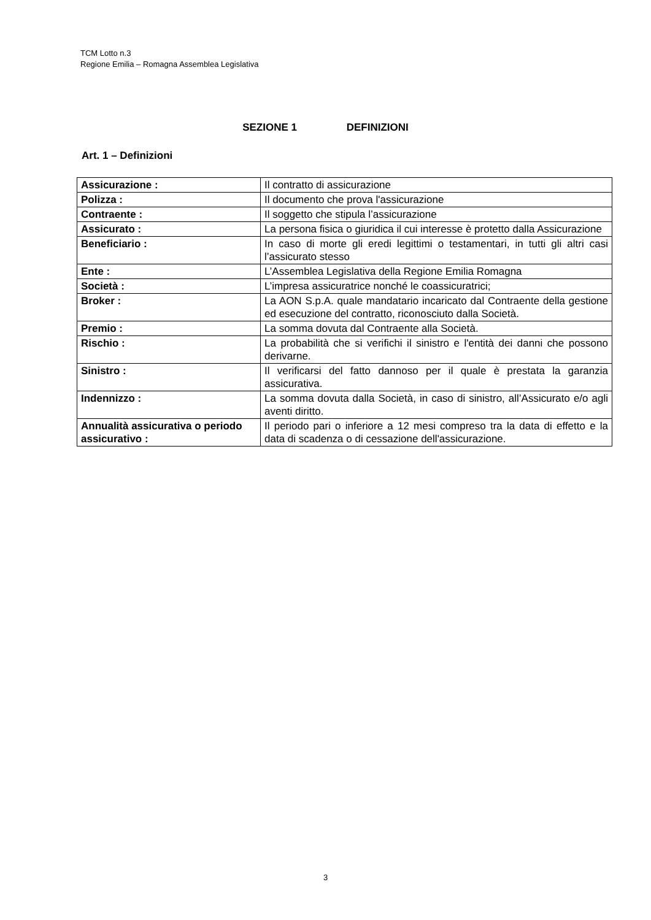TCM Lotto n.3
Regione Emilia – Romagna Assemblea Legislativa
SEZIONE 1 DEFINIZIONI
Art. 1 – Definizioni
| Assicurazione : | Il contratto di assicurazione |
| Polizza : | Il documento che prova l'assicurazione |
| Contraente : | Il soggetto che stipula l’assicurazione |
| Assicurato : | La persona fisica o giuridica il cui interesse è protetto dalla Assicurazione |
| Beneficiario : | In caso di morte gli eredi legittimi o testamentari, in tutti gli altri casi l’assicurato stesso |
| Ente : | L’Assemblea Legislativa della Regione Emilia Romagna |
| Società : | L’impresa assicuratrice nonché le coassicuratrici; |
| Broker : | La AON S.p.A. quale mandatario incaricato dal Contraente della gestione ed esecuzione del contratto, riconosciuto dalla Società. |
| Premio : | La somma dovuta dal Contraente alla Società. |
| Rischio : | La probabilità che si verifichi il sinistro e l'entità dei danni che possono derivarne. |
| Sinistro : | Il verificarsi del fatto dannoso per il quale è prestata la garanzia assicurativa. |
| Indennizzo : | La somma dovuta dalla Società, in caso di sinistro, all’Assicurato e/o agli aventi diritto. |
| Annualità assicurativa o periodo assicurativo : | Il periodo pari o inferiore a 12 mesi compreso tra la data di effetto e la data di scadenza o di cessazione dell'assicurazione. |
3